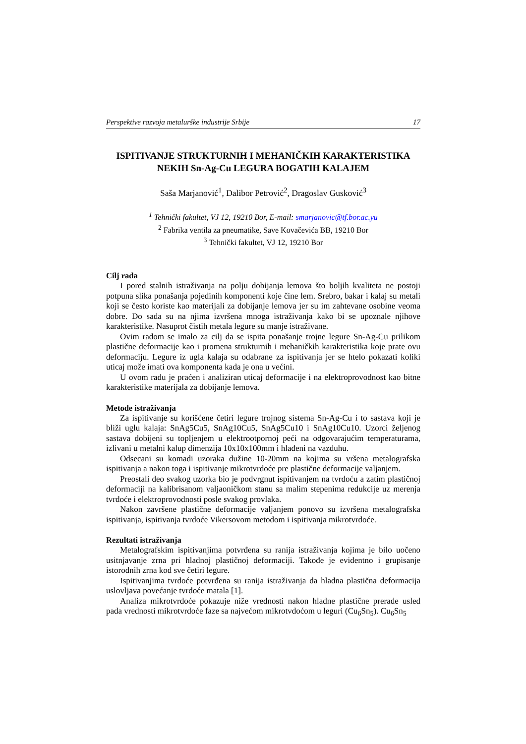Perspektive razvoja metalurške industrije Srbije 17
ISPITIVANJE STRUKTURNIH I MEHANIČKIH KARAKTERISTIKA NEKIH Sn-Ag-Cu LEGURA BOGATIH KALAJEM
Saša Marjanović<sup>1</sup>, Dalibor Petrović<sup>2</sup>, Dragoslav Gusković<sup>3</sup>
<sup>1</sup> Tehnički fakultet, VJ 12, 19210 Bor, E-mail: smarjanovic@tf.bor.ac.yu
<sup>2</sup> Fabrika ventila za pneumatike, Save Kovačevića BB, 19210 Bor
<sup>3</sup> Tehnički fakultet, VJ 12, 19210 Bor
Cilj rada
I pored stalnih istraživanja na polju dobijanja lemova što boljih kvaliteta ne postoji potpuna slika ponašanja pojedinih komponenti koje čine lem. Srebro, bakar i kalaj su metali koji se često koriste kao materijali za dobijanje lemova jer su im zahtevane osobine veoma dobre. Do sada su na njima izvršena mnoga istraživanja kako bi se upoznale njihove karakteristike. Nasuprot čistih metala legure su manje istraživane.
Ovim radom se imalo za cilj da se ispita ponašanje trojne legure Sn-Ag-Cu prilikom plastične deformacije kao i promena strukturnih i mehaničkih karakteristika koje prate ovu deformaciju. Legure iz ugla kalaja su odabrane za ispitivanja jer se htelo pokazati koliki uticaj može imati ova komponenta kada je ona u većini.
U ovom radu je praćen i analiziran uticaj deformacije i na elektroprovodnost kao bitne karakteristike materijala za dobijanje lemova.
Metode istraživanja
Za ispitivanje su korišćene četiri legure trojnog sistema Sn-Ag-Cu i to sastava koji je bliži uglu kalaja: SnAg5Cu5, SnAg10Cu5, SnAg5Cu10 i SnAg10Cu10. Uzorci željenog sastava dobijeni su topljenjem u elektrootpornoj peći na odgovarajućim temperaturama, izlivani u metalni kalup dimenzija 10x10x100mm i hlađeni na vazduhu.
Odsecani su komadi uzoraka dužine 10-20mm na kojima su vršena metalografska ispitivanja a nakon toga i ispitivanje mikrotvrdoće pre plastične deformacije valjanjem.
Preostali deo svakog uzorka bio je podvrgnut ispitivanjem na tvrdoću a zatim plastičnoj deformaciji na kalibrisanom valjaoničkom stanu sa malim stepenima redukcije uz merenja tvrdoće i elektroprovodnosti posle svakog provlaka.
Nakon završene plastične deformacije valjanjem ponovo su izvršena metalografska ispitivanja, ispitivanja tvrdoće Vikersovom metodom i ispitivanja mikrotvrdoće.
Rezultati istraživanja
Metalografskim ispitivanjima potvrđena su ranija istraživanja kojima je bilo uočeno usitnjavanje zrna pri hladnoj plastičnoj deformaciji. Takođe je evidentno i grupisanje istorodnih zrna kod sve četiri legure.
Ispitivanjima tvrdoće potvrđena su ranija istraživanja da hladna plastična deformacija uslovljava povećanje tvrdoće matala [1].
Analiza mikrotvrdoće pokazuje niže vrednosti nakon hladne plastične prerade usled pada vrednosti mikrotvrdoće faze sa najvećom mikrotvdoćom u leguri (Cu<sub>6</sub>Sn<sub>5</sub>). Cu<sub>6</sub>Sn<sub>5</sub>